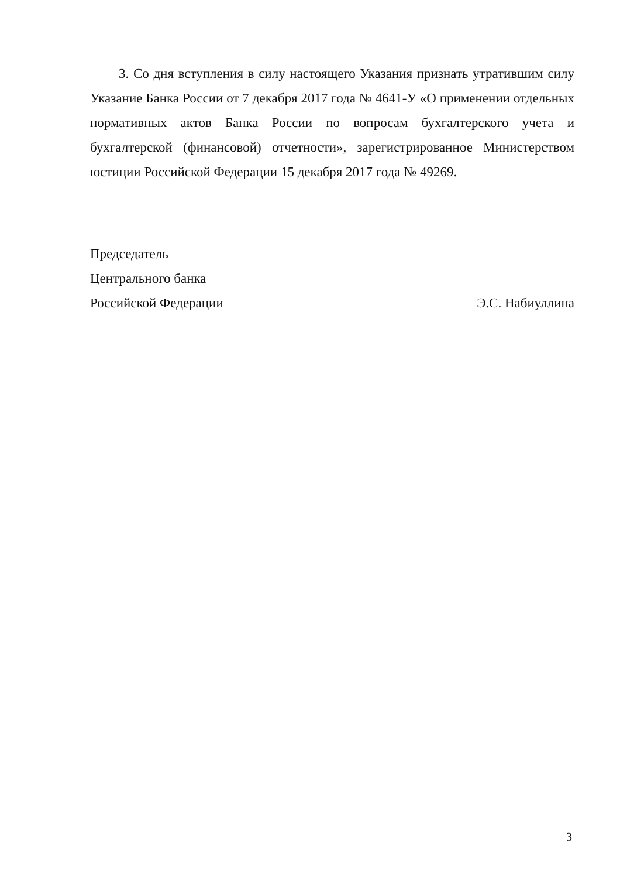3. Со дня вступления в силу настоящего Указания признать утратившим силу Указание Банка России от 7 декабря 2017 года № 4641-У «О применении отдельных нормативных актов Банка России по вопросам бухгалтерского учета и бухгалтерской (финансовой) отчетности», зарегистрированное Министерством юстиции Российской Федерации 15 декабря 2017 года № 49269.
Председатель
Центрального банка
Российской Федерации Э.С. Набиуллина
3